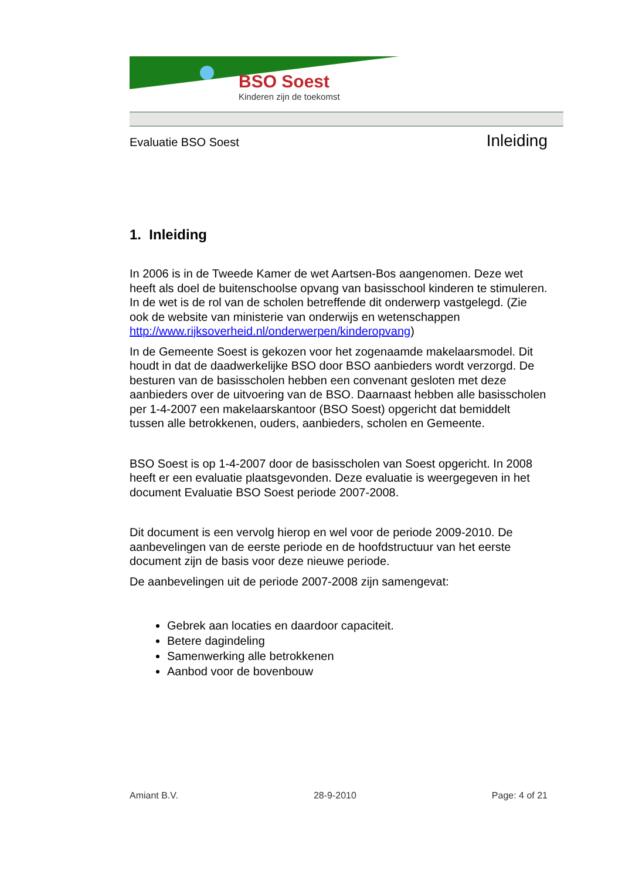BSO Soest
Kinderen zijn de toekomst
Evaluatie BSO Soest Inleiding
1. Inleiding
In 2006 is in de Tweede Kamer de wet Aartsen-Bos aangenomen. Deze wet heeft als doel de buitenschoolse opvang van basisschool kinderen te stimuleren. In de wet is de rol van de scholen betreffende dit onderwerp vastgelegd. (Zie ook de website van ministerie van onderwijs en wetenschappen http://www.rijksoverheid.nl/onderwerpen/kinderopvang)
In de Gemeente Soest is gekozen voor het zogenaamde makelaarsmodel. Dit houdt in dat de daadwerkelijke BSO door BSO aanbieders wordt verzorgd. De besturen van de basisscholen hebben een convenant gesloten met deze aanbieders over de uitvoering van de BSO. Daarnaast hebben alle basisscholen per 1-4-2007 een makelaarskantoor (BSO Soest) opgericht dat bemiddelt tussen alle betrokkenen, ouders, aanbieders, scholen en Gemeente.
BSO Soest is op 1-4-2007 door de basisscholen van Soest opgericht. In 2008 heeft er een evaluatie plaatsgevonden. Deze evaluatie is weergegeven in het document Evaluatie BSO Soest periode 2007-2008.
Dit document is een vervolg hierop en wel voor de periode 2009-2010. De aanbevelingen van de eerste periode en de hoofdstructuur van het eerste document zijn de basis voor deze nieuwe periode.
De aanbevelingen uit de periode 2007-2008 zijn samengevat:
Gebrek aan locaties en daardoor capaciteit.
Betere dagindeling
Samenwerking alle betrokkenen
Aanbod voor de bovenbouw
Amiant B.V. 28-9-2010 Page: 4 of 21